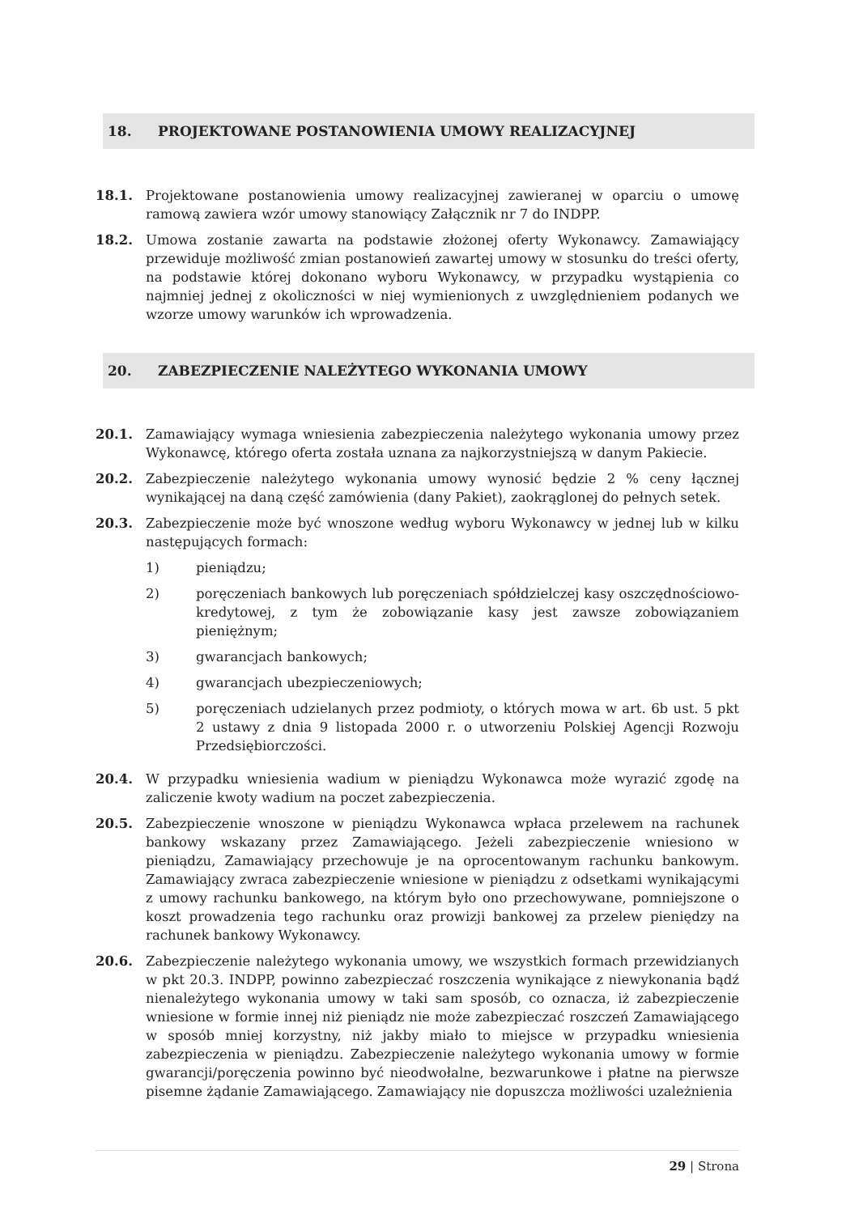18. PROJEKTOWANE POSTANOWIENIA UMOWY REALIZACYJNEJ
18.1. Projektowane postanowienia umowy realizacyjnej zawieranej w oparciu o umowę ramową zawiera wzór umowy stanowiący Załącznik nr 7 do INDPP.
18.2. Umowa zostanie zawarta na podstawie złożonej oferty Wykonawcy. Zamawiający przewiduje możliwość zmian postanowień zawartej umowy w stosunku do treści oferty, na podstawie której dokonano wyboru Wykonawcy, w przypadku wystąpienia co najmniej jednej z okoliczności w niej wymienionych z uwzględnieniem podanych we wzorze umowy warunków ich wprowadzenia.
20. ZABEZPIECZENIE NALEŻYTEGO WYKONANIA UMOWY
20.1. Zamawiający wymaga wniesienia zabezpieczenia należytego wykonania umowy przez Wykonawcę, którego oferta została uznana za najkorzystniejszą w danym Pakiecie.
20.2. Zabezpieczenie należytego wykonania umowy wynosić będzie 2 % ceny łącznej wynikającej na daną część zamówienia (dany Pakiet), zaokrąglonej do pełnych setek.
20.3. Zabezpieczenie może być wnoszone według wyboru Wykonawcy w jednej lub w kilku następujących formach:
1) pieniądzu;
2) poręczeniach bankowych lub poręczeniach spółdzielczej kasy oszczędnościowo-kredytowej, z tym że zobowiązanie kasy jest zawsze zobowiązaniem pieniężnym;
3) gwarancjach bankowych;
4) gwarancjach ubezpieczeniowych;
5) poręczeniach udzielanych przez podmioty, o których mowa w art. 6b ust. 5 pkt 2 ustawy z dnia 9 listopada 2000 r. o utworzeniu Polskiej Agencji Rozwoju Przedsiębiorczości.
20.4. W przypadku wniesienia wadium w pieniądzu Wykonawca może wyrazić zgodę na zaliczenie kwoty wadium na poczet zabezpieczenia.
20.5. Zabezpieczenie wnoszone w pieniądzu Wykonawca wpłaca przelewem na rachunek bankowy wskazany przez Zamawiającego. Jeżeli zabezpieczenie wniesiono w pieniądzu, Zamawiający przechowuje je na oprocentowanym rachunku bankowym. Zamawiający zwraca zabezpieczenie wniesione w pieniądzu z odsetkami wynikającymi z umowy rachunku bankowego, na którym było ono przechowywane, pomniejszone o koszt prowadzenia tego rachunku oraz prowizji bankowej za przelew pieniędzy na rachunek bankowy Wykonawcy.
20.6. Zabezpieczenie należytego wykonania umowy, we wszystkich formach przewidzianych w pkt 20.3. INDPP, powinno zabezpieczać roszczenia wynikające z niewykonania bądź nienależytego wykonania umowy w taki sam sposób, co oznacza, iż zabezpieczenie wniesione w formie innej niż pieniądz nie może zabezpieczać roszczeń Zamawiającego w sposób mniej korzystny, niż jakby miało to miejsce w przypadku wniesienia zabezpieczenia w pieniądzu. Zabezpieczenie należytego wykonania umowy w formie gwarancji/poręczenia powinno być nieodwołalne, bezwarunkowe i płatne na pierwsze pisemne żądanie Zamawiającego. Zamawiający nie dopuszcza możliwości uzależnienia
29 | Strona